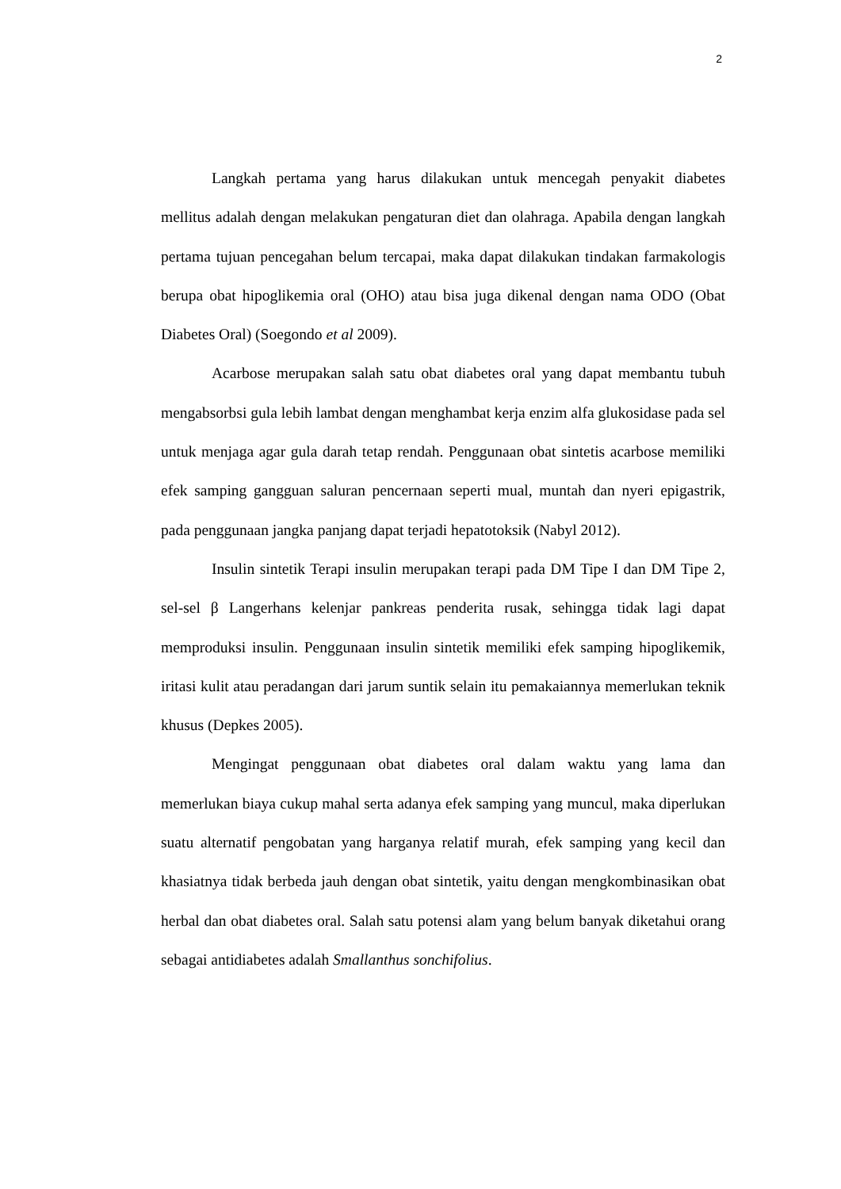2
Langkah pertama yang harus dilakukan untuk mencegah penyakit diabetes mellitus adalah dengan melakukan pengaturan diet dan olahraga. Apabila dengan langkah pertama tujuan pencegahan belum tercapai, maka dapat dilakukan tindakan farmakologis berupa obat hipoglikemia oral (OHO) atau bisa juga dikenal dengan nama ODO (Obat Diabetes Oral) (Soegondo et al 2009).
Acarbose merupakan salah satu obat diabetes oral yang dapat membantu tubuh mengabsorbsi gula lebih lambat dengan menghambat kerja enzim alfa glukosidase pada sel untuk menjaga agar gula darah tetap rendah. Penggunaan obat sintetis acarbose memiliki efek samping gangguan saluran pencernaan seperti mual, muntah dan nyeri epigastrik, pada penggunaan jangka panjang dapat terjadi hepatotoksik (Nabyl 2012).
Insulin sintetik Terapi insulin merupakan terapi pada DM Tipe I dan DM Tipe 2, sel-sel β Langerhans kelenjar pankreas penderita rusak, sehingga tidak lagi dapat memproduksi insulin. Penggunaan insulin sintetik memiliki efek samping hipoglikemik, iritasi kulit atau peradangan dari jarum suntik selain itu pemakaiannya memerlukan teknik khusus (Depkes 2005).
Mengingat penggunaan obat diabetes oral dalam waktu yang lama dan memerlukan biaya cukup mahal serta adanya efek samping yang muncul, maka diperlukan suatu alternatif pengobatan yang harganya relatif murah, efek samping yang kecil dan khasiatnya tidak berbeda jauh dengan obat sintetik, yaitu dengan mengkombinasikan obat herbal dan obat diabetes oral. Salah satu potensi alam yang belum banyak diketahui orang sebagai antidiabetes adalah Smallanthus sonchifolius.